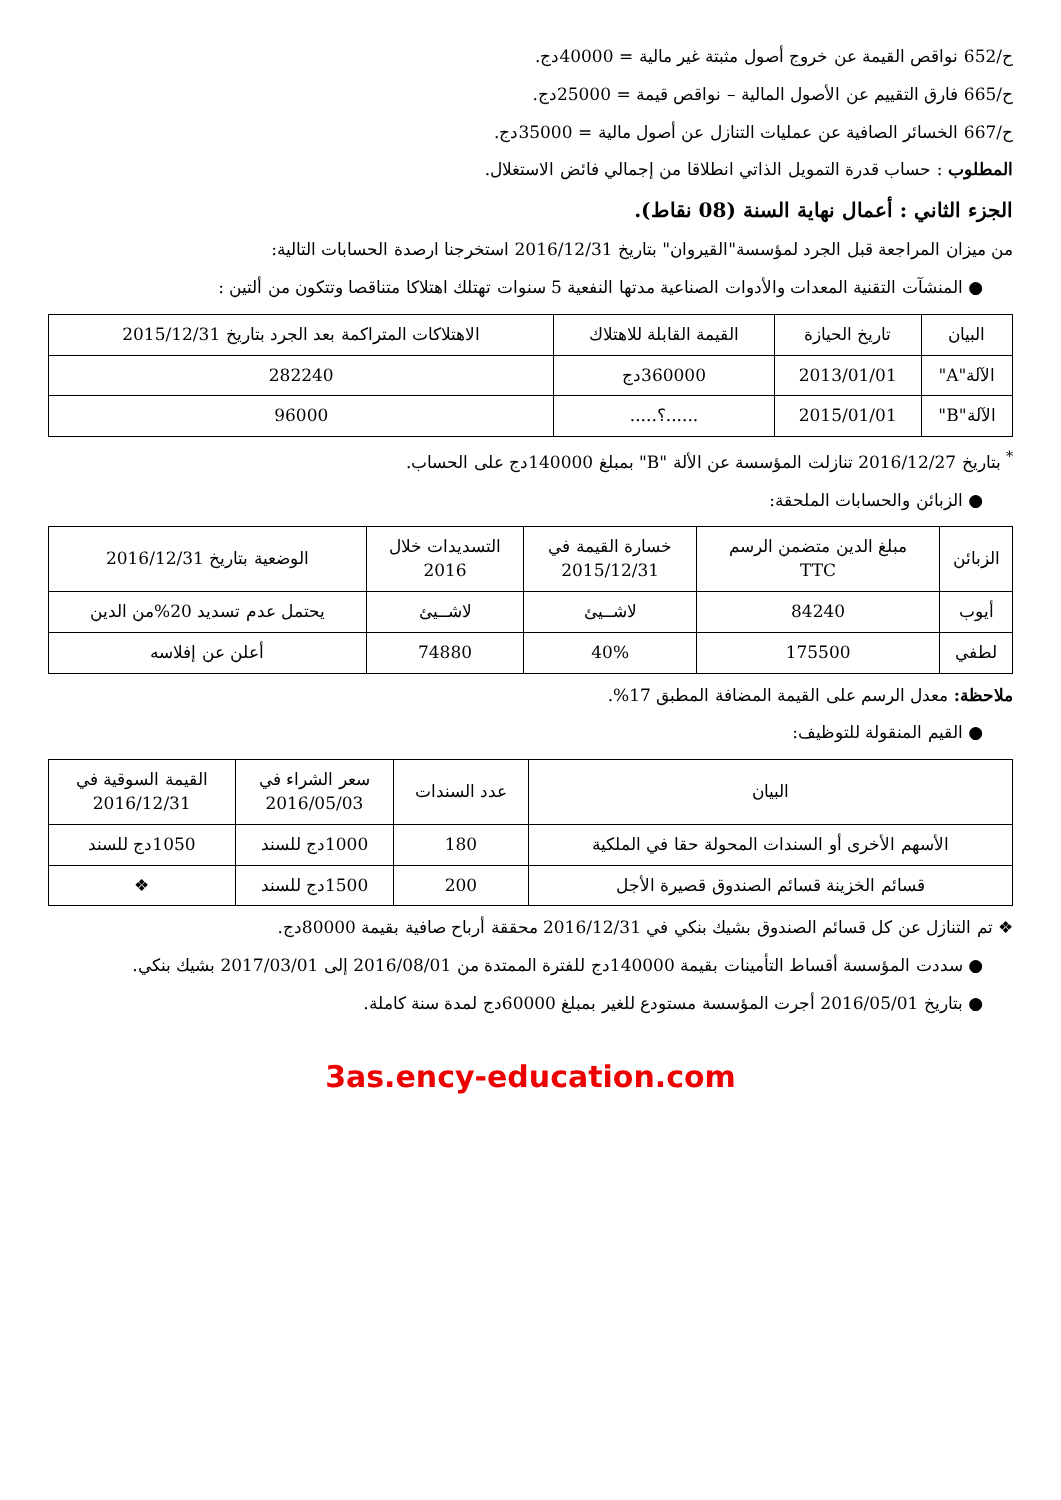ح/652 نواقص القيمة عن خروج أصول مثبتة غير مالية = 40000دج.
ح/665 فارق التقييم عن الأصول المالية – نواقص قيمة = 25000دج.
ح/667 الخسائر الصافية عن عمليات التنازل عن أصول مالية = 35000دج.
المطلوب : حساب قدرة التمويل الذاتي انطلاقا من إجمالي فائض الاستغلال.
الجزء الثاني : أعمال نهاية السنة (08 نقاط).
من ميزان المراجعة قبل الجرد لمؤسسة"القيروان" بتاريخ 2016/12/31 استخرجنا ارصدة الحسابات التالية:
● المنشآت التقنية المعدات والأدوات الصناعية مدتها النفعية 5 سنوات تهتلك اهتلاكا متناقصا وتتكون من ألتين :
| البيان | تاريخ الحيازة | القيمة القابلة للاهتلاك | الاهتلاكات المتراكمة بعد الجرد بتاريخ 2015/12/31 |
| --- | --- | --- | --- |
| الآلة"A" | 2013/01/01 | 360000دج | 282240 |
| الآلة"B" | 2015/01/01 | ......؟..... | 96000 |
<sup>*</sup> بتاريخ 2016/12/27 تنازلت المؤسسة عن الألة "B" بمبلغ 140000دج على الحساب.
● الزبائن والحسابات الملحقة:
| الزبائن | مبلغ الدين متضمن الرسم TTC | خسارة القيمة في 2015/12/31 | التسديدات خلال 2016 | الوضعية بتاريخ 2016/12/31 |
| --- | --- | --- | --- | --- |
| أيوب | 84240 | لاشــيئ | لاشــيئ | يحتمل عدم تسديد 20%من الدين |
| لطفي | 175500 | 40% | 74880 | أعلن عن إفلاسه |
ملاحظة: معدل الرسم على القيمة المضافة المطبق 17%.
● القيم المنقولة للتوظيف:
| البيان | عدد السندات | سعر الشراء في 2016/05/03 | القيمة السوقية في 2016/12/31 |
| --- | --- | --- | --- |
| الأسهم الأخرى أو السندات المحولة حقا في الملكية | 180 | 1000دج للسند | 1050دج للسند |
| قسائم الخزينة قسائم الصندوق قصيرة الأجل | 200 | 1500دج للسند | ❖ |
❖ تم التنازل عن كل قسائم الصندوق بشيك بنكي في 2016/12/31 محققة أرباح صافية بقيمة 80000دج.
● سددت المؤسسة أقساط التأمينات بقيمة 140000دج للفترة الممتدة من 2016/08/01 إلى 2017/03/01 بشيك بنكي.
● بتاريخ 2016/05/01 أجرت المؤسسة مستودع للغير بمبلغ 60000دج لمدة سنة كاملة.
3as.ency-education.com